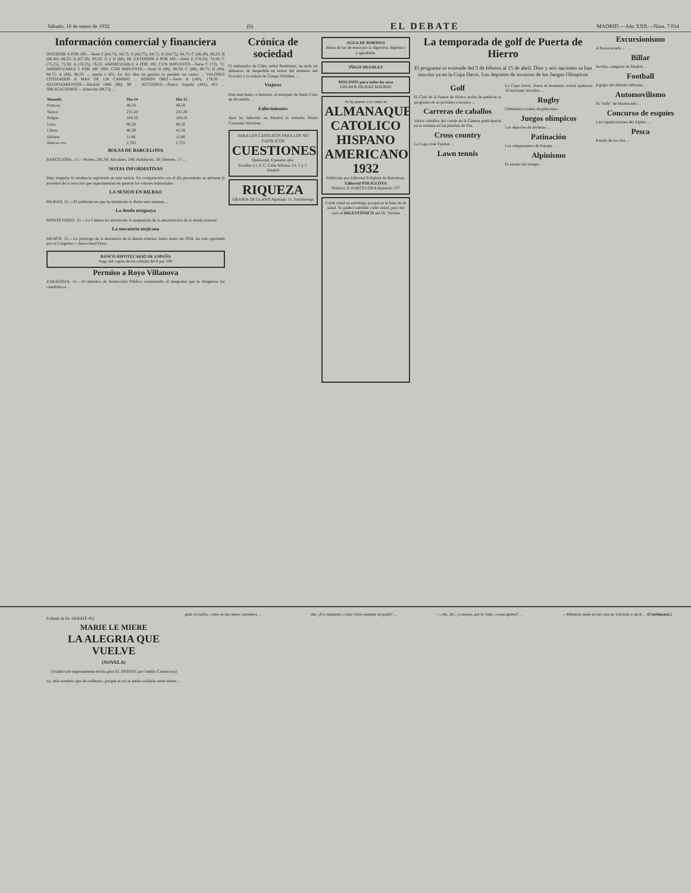Sábado, 16 de enero de 1932 (6) EL DEBATE MADRID.—Año XXII.—Núm. 7.014
Información comercial y financiera
INTERIOR 4 POR 100.—Serie F (64,75), 64,75; E (64,75), 64,75; D (64,75), 64,75; C (66,40), 66,25; B (66,40), 66,25; A (67,50), 66,50; G y H (66), 66. EXTERIOR 4 POR 100.—Serie E (74,50), 74,50; C (75,25), 75,50; A (76,25), 76,25. AMORTIZABLE 4 POR 100, CUN IMPUESTO.—Serie C (72), 72. AMORTIZABLE 5 POR 100 1900, CON IMPUESTO.—Serie D (88), 88,50; C (88), 88,75; B (88), 88,75; A (88), 88,50. ... queda a 455. En dos días ha ganado lo perdido en cuatro ... VALORES COTIZADOS A MAS DE UN CAMBIO ... BONOS ORO.—Serie A (180), 179,50 ... AYUNTAMIENTOS.—Madrid 1868 (98), 98 ... ACCIONES.—Banco España (445), 455 ... OBLIGACIONES.—Alberche (88,75) ...
| Moneda | Día 14 | Día 15 |
| --- | --- | --- |
| Francos | 46,50 | 46,50 |
| Suizos | 231,20 | 231,20 |
| Belgas | 164,50 | 164,50 |
| Liras | 60,20 | 60,20 |
| Libras | 40,30 | 41,50 |
| Dólares | 11,86 | 11,86 |
| Marcos oro | 2,785 | 2,755 |
BOLSA DE BARCELONA
BARCELONA, 15.—Nortes, 281,50; Alicantes, 188; Andaluces, 19; Orenses, 17 ...
NOTAS INFORMATIVAS
Muy irregular la tendencia registrada en esta sesión. En comparación con el día precedente se advierte la novedad de la reacción que experimentan en general los valores industriales ...
LA SESION EN BILBAO
BILBAO, 15.—El ambiente en que ha terminado la Bolsa esta semana ...
La deuda uruguaya
MONTEVIDEO, 15.—La Cámara ha autorizado la suspensión de la amortización de la deuda exterior.
La moratoria mejicana
MEJICO, 15.—La prórroga de la moratoria de la deuda exterior, hasta enero de 1934, ha sido aprobada por el Congreso.—Associated Press.
BANCO HIPOTECARIO DE ESPAÑA
Pago del cupón de las cédulas del 6 por 100
Permiso a Royo Villanova
ZARAGOZA, 15.—El ministro de Instrucción Pública contestando al telegrama que le dirigieron los catedráticos ...
Crónica de sociedad
El embajador de Chile, señor Bermúdez, ha dado un almuerzo de despedida en honor del ministro del Ecuador y la señora de Crespo Ordóñez ...
Viajeros
Han marchado: a Asturias, el marqués de Santa Cruz de Rivadulla ...
Fallecimientos
Ayer ha fallecido en Madrid la señorita María Coronado Martínez ...
PARA LOS CATOLICOS PARA LOS NO CATOLICOS
CUESTIONES
Quincenal, 6 pesetas año.
Escribir a I. P. C. Calle Alfonso VI, 5 y 7. Madrid
RIQUEZA
GRANJA DE LLANO Apartado 11. Torrelavega
AGUA DE BORINES
Reina de las de mesa por lo digestiva, higiénica y agradable.
IÑIGO MUEBLES
MOLINOS para todos los usos
GRUBER BILBAO MADRID
Se ha puesto a la venta el
ALMANAQUE CATOLICO HISPANO AMERICANO 1932
Publicado por Editorial Políglota de Barcelona.
Editorial POLIGLOTA
Petrixol, 8. BARCELONA Apartado 527
Cuide usted su estómago porque es la base de su salud. Yo padecí también como usted, pero me curó el DIGESTÓNICO del Dr. Vicente
La temporada de golf de Puerta de Hierro
El programa se extiende del 5 de febrero al 15 de abril. Diez y seis naciones se han inscrito ya en la Copa Davis. Los deportes de invierno de los Juegos Olímpicos
Golf
El Club de la Puerta de Hierro acaba de publicar el programa de su próximo concurso ...
Carreras de caballos
Varios caballos del conde de la Cimera participarán en la semana en las pruebas de Pau.
Cross country
La Copa José Fuertes ...
Lawn tennis
La Copa Davis. Hasta el momento actual aparecen 16 naciones inscritas ...
Rugby
Gimnástica contra Arquitectura ...
Juegos olímpicos
Los deportes de invierno ...
Patinación
Los campeonatos de Europa ...
Alpinismo
El estado del tiempo ...
Excursionismo
A Navacerrada ...
Billar
Sevilla, campeón de Madrid ...
Football
Equipo del Athletic bilbaíno ...
Automovilismo
El "rally" de Montecarlo ...
Concurso de esquíes
Las organizaciones del Alpino ...
Pesca
Estado de los ríos ...
Folletín de EL DEBATE 45)
MARIE LE MIERE
LA ALEGRIA QUE VUELVE
(NOVELA)
(Traducción expresamente hecha para EL DEBATE por Emilio Carrascosa)
tio, más sombrío que de ordinario, porque el sol se había ocultado entre nubes ...
gada al cuello, como es uso entre carreteros ...
das. ¡Por supuesto, como vivió siempre su padre! ...
—¡Ah, ah!, ¿conoces, por lo visto, a esas gentes? ...
—Mientras estés en mi casa no volverás a decir ... (Continuará.)